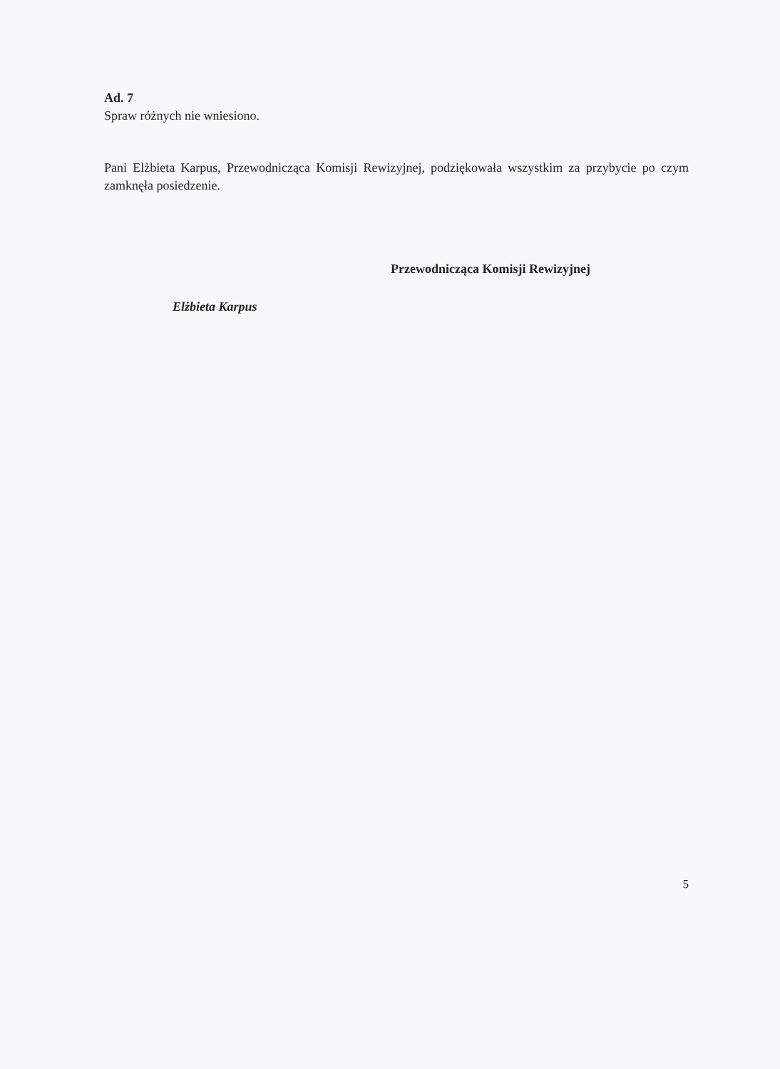Ad. 7
Spraw różnych nie wniesiono.
Pani Elżbieta Karpus, Przewodnicząca Komisji Rewizyjnej, podziękowała wszystkim za przybycie po czym zamknęła posiedzenie.
Przewodnicząca Komisji Rewizyjnej
Elżbieta Karpus
5